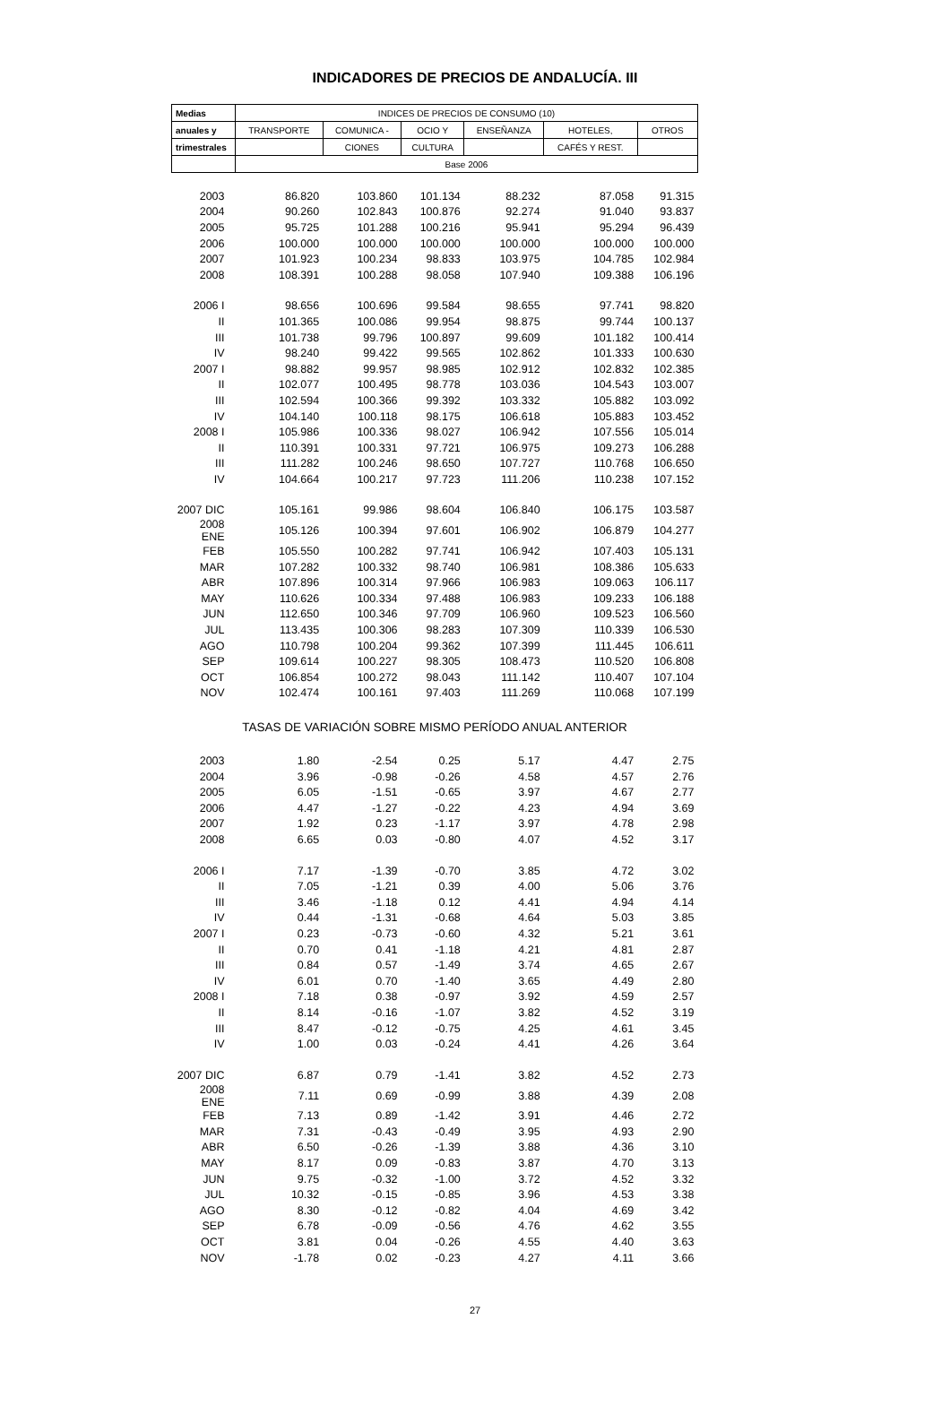INDICADORES DE PRECIOS DE ANDALUCÍA. III
| Medias | INDICES DE PRECIOS DE CONSUMO (10) | | | | | |
| --- | --- | --- | --- | --- | --- | --- |
| anuales y | TRANSPORTE | COMUNICA - | OCIO Y | ENSEÑANZA | HOTELES, | OTROS |
| trimestrales | | CIONES | CULTURA | | CAFÉS Y REST. | |
| | Base 2006 | | | | | |
| 2003 | 86.820 | 103.860 | 101.134 | 88.232 | 87.058 | 91.315 |
| 2004 | 90.260 | 102.843 | 100.876 | 92.274 | 91.040 | 93.837 |
| 2005 | 95.725 | 101.288 | 100.216 | 95.941 | 95.294 | 96.439 |
| 2006 | 100.000 | 100.000 | 100.000 | 100.000 | 100.000 | 100.000 |
| 2007 | 101.923 | 100.234 | 98.833 | 103.975 | 104.785 | 102.984 |
| 2008 | 108.391 | 100.288 | 98.058 | 107.940 | 109.388 | 106.196 |
| 2006 I | 98.656 | 100.696 | 99.584 | 98.655 | 97.741 | 98.820 |
| II | 101.365 | 100.086 | 99.954 | 98.875 | 99.744 | 100.137 |
| III | 101.738 | 99.796 | 100.897 | 99.609 | 101.182 | 100.414 |
| IV | 98.240 | 99.422 | 99.565 | 102.862 | 101.333 | 100.630 |
| 2007 I | 98.882 | 99.957 | 98.985 | 102.912 | 102.832 | 102.385 |
| II | 102.077 | 100.495 | 98.778 | 103.036 | 104.543 | 103.007 |
| III | 102.594 | 100.366 | 99.392 | 103.332 | 105.882 | 103.092 |
| IV | 104.140 | 100.118 | 98.175 | 106.618 | 105.883 | 103.452 |
| 2008 I | 105.986 | 100.336 | 98.027 | 106.942 | 107.556 | 105.014 |
| II | 110.391 | 100.331 | 97.721 | 106.975 | 109.273 | 106.288 |
| III | 111.282 | 100.246 | 98.650 | 107.727 | 110.768 | 106.650 |
| IV | 104.664 | 100.217 | 97.723 | 111.206 | 110.238 | 107.152 |
| 2007 DIC | 105.161 | 99.986 | 98.604 | 106.840 | 106.175 | 103.587 |
| 2008 ENE | 105.126 | 100.394 | 97.601 | 106.902 | 106.879 | 104.277 |
| FEB | 105.550 | 100.282 | 97.741 | 106.942 | 107.403 | 105.131 |
| MAR | 107.282 | 100.332 | 98.740 | 106.981 | 108.386 | 105.633 |
| ABR | 107.896 | 100.314 | 97.966 | 106.983 | 109.063 | 106.117 |
| MAY | 110.626 | 100.334 | 97.488 | 106.983 | 109.233 | 106.188 |
| JUN | 112.650 | 100.346 | 97.709 | 106.960 | 109.523 | 106.560 |
| JUL | 113.435 | 100.306 | 98.283 | 107.309 | 110.339 | 106.530 |
| AGO | 110.798 | 100.204 | 99.362 | 107.399 | 111.445 | 106.611 |
| SEP | 109.614 | 100.227 | 98.305 | 108.473 | 110.520 | 106.808 |
| OCT | 106.854 | 100.272 | 98.043 | 111.142 | 110.407 | 107.104 |
| NOV | 102.474 | 100.161 | 97.403 | 111.269 | 110.068 | 107.199 |
| TASAS DE VARIACIÓN SOBRE MISMO PERÍODO ANUAL ANTERIOR | | | | | | |
| 2003 | 1.80 | -2.54 | 0.25 | 5.17 | 4.47 | 2.75 |
| 2004 | 3.96 | -0.98 | -0.26 | 4.58 | 4.57 | 2.76 |
| 2005 | 6.05 | -1.51 | -0.65 | 3.97 | 4.67 | 2.77 |
| 2006 | 4.47 | -1.27 | -0.22 | 4.23 | 4.94 | 3.69 |
| 2007 | 1.92 | 0.23 | -1.17 | 3.97 | 4.78 | 2.98 |
| 2008 | 6.65 | 0.03 | -0.80 | 4.07 | 4.52 | 3.17 |
| 2006 I | 7.17 | -1.39 | -0.70 | 3.85 | 4.72 | 3.02 |
| II | 7.05 | -1.21 | 0.39 | 4.00 | 5.06 | 3.76 |
| III | 3.46 | -1.18 | 0.12 | 4.41 | 4.94 | 4.14 |
| IV | 0.44 | -1.31 | -0.68 | 4.64 | 5.03 | 3.85 |
| 2007 I | 0.23 | -0.73 | -0.60 | 4.32 | 5.21 | 3.61 |
| II | 0.70 | 0.41 | -1.18 | 4.21 | 4.81 | 2.87 |
| III | 0.84 | 0.57 | -1.49 | 3.74 | 4.65 | 2.67 |
| IV | 6.01 | 0.70 | -1.40 | 3.65 | 4.49 | 2.80 |
| 2008 I | 7.18 | 0.38 | -0.97 | 3.92 | 4.59 | 2.57 |
| II | 8.14 | -0.16 | -1.07 | 3.82 | 4.52 | 3.19 |
| III | 8.47 | -0.12 | -0.75 | 4.25 | 4.61 | 3.45 |
| IV | 1.00 | 0.03 | -0.24 | 4.41 | 4.26 | 3.64 |
| 2007 DIC | 6.87 | 0.79 | -1.41 | 3.82 | 4.52 | 2.73 |
| 2008 ENE | 7.11 | 0.69 | -0.99 | 3.88 | 4.39 | 2.08 |
| FEB | 7.13 | 0.89 | -1.42 | 3.91 | 4.46 | 2.72 |
| MAR | 7.31 | -0.43 | -0.49 | 3.95 | 4.93 | 2.90 |
| ABR | 6.50 | -0.26 | -1.39 | 3.88 | 4.36 | 3.10 |
| MAY | 8.17 | 0.09 | -0.83 | 3.87 | 4.70 | 3.13 |
| JUN | 9.75 | -0.32 | -1.00 | 3.72 | 4.52 | 3.32 |
| JUL | 10.32 | -0.15 | -0.85 | 3.96 | 4.53 | 3.38 |
| AGO | 8.30 | -0.12 | -0.82 | 4.04 | 4.69 | 3.42 |
| SEP | 6.78 | -0.09 | -0.56 | 4.76 | 4.62 | 3.55 |
| OCT | 3.81 | 0.04 | -0.26 | 4.55 | 4.40 | 3.63 |
| NOV | -1.78 | 0.02 | -0.23 | 4.27 | 4.11 | 3.66 |
27